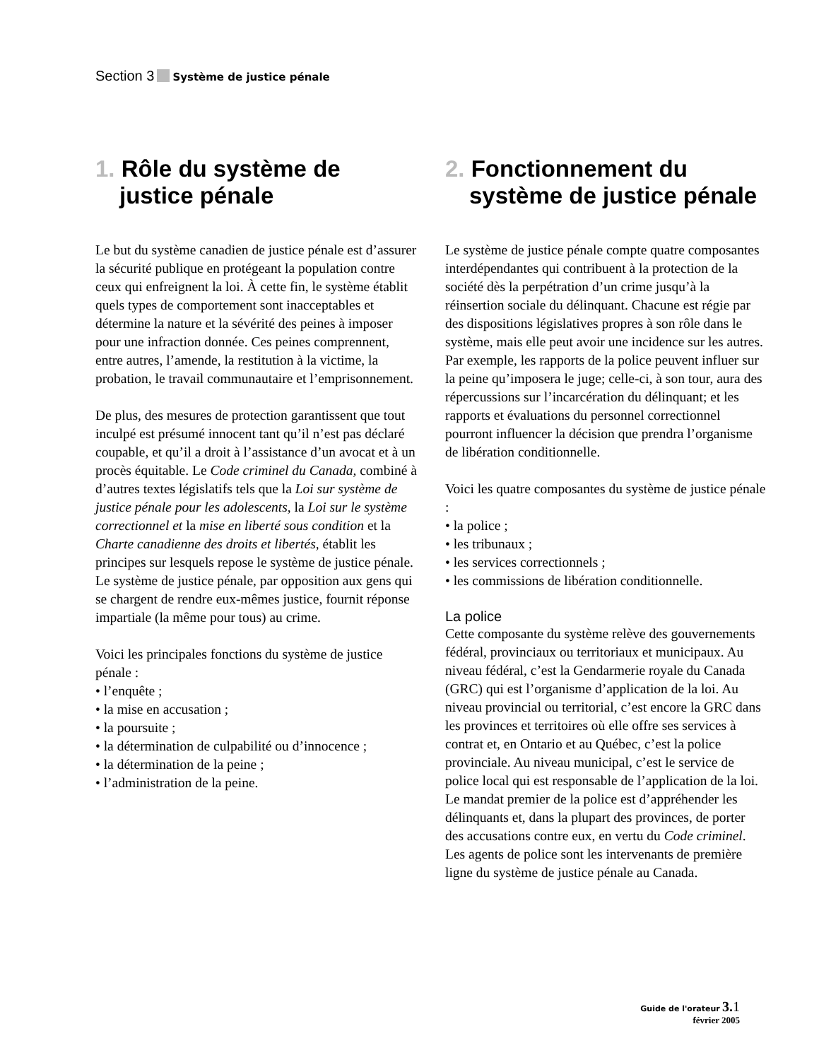Section 3 Système de justice pénale
1. Rôle du système de justice pénale
Le but du système canadien de justice pénale est d’assurer la sécurité publique en protégeant la population contre ceux qui enfreignent la loi. À cette fin, le système établit quels types de comportement sont inacceptables et détermine la nature et la sévérité des peines à imposer pour une infraction donnée. Ces peines comprennent, entre autres, l’amende, la restitution à la victime, la probation, le travail communautaire et l’emprisonnement.
De plus, des mesures de protection garantissent que tout inculpé est présumé innocent tant qu’il n’est pas déclaré coupable, et qu’il a droit à l’assistance d’un avocat et à un procès équitable. Le Code criminel du Canada, combiné à d’autres textes législatifs tels que la Loi sur système de justice pénale pour les adolescents, la Loi sur le système correctionnel et la mise en liberté sous condition et la Charte canadienne des droits et libertés, établit les principes sur lesquels repose le système de justice pénale. Le système de justice pénale, par opposition aux gens qui se chargent de rendre eux-mêmes justice, fournit réponse impartiale (la même pour tous) au crime.
Voici les principales fonctions du système de justice pénale :
• l’enquête ;
• la mise en accusation ;
• la poursuite ;
• la détermination de culpabilité ou d’innocence ;
• la détermination de la peine ;
• l’administration de la peine.
2. Fonctionnement du système de justice pénale
Le système de justice pénale compte quatre composantes interdépendantes qui contribuent à la protection de la société dès la perpétration d’un crime jusqu’à la réinsertion sociale du délinquant. Chacune est régie par des dispositions législatives propres à son rôle dans le système, mais elle peut avoir une incidence sur les autres. Par exemple, les rapports de la police peuvent influer sur la peine qu’imposera le juge; celle-ci, à son tour, aura des répercussions sur l’incarcération du délinquant; et les rapports et évaluations du personnel correctionnel pourront influencer la décision que prendra l’organisme de libération conditionnelle.
Voici les quatre composantes du système de justice pénale :
• la police ;
• les tribunaux ;
• les services correctionnels ;
• les commissions de libération conditionnelle.
La police
Cette composante du système relève des gouvernements fédéral, provinciaux ou territoriaux et municipaux. Au niveau fédéral, c’est la Gendarmerie royale du Canada (GRC) qui est l’organisme d’application de la loi. Au niveau provincial ou territorial, c’est encore la GRC dans les provinces et territoires où elle offre ses services à contrat et, en Ontario et au Québec, c’est la police provinciale. Au niveau municipal, c’est le service de police local qui est responsable de l’application de la loi. Le mandat premier de la police est d’appréhender les délinquants et, dans la plupart des provinces, de porter des accusations contre eux, en vertu du Code criminel. Les agents de police sont les intervenants de première ligne du système de justice pénale au Canada.
Guide de l'orateur 3. 1
février 2005